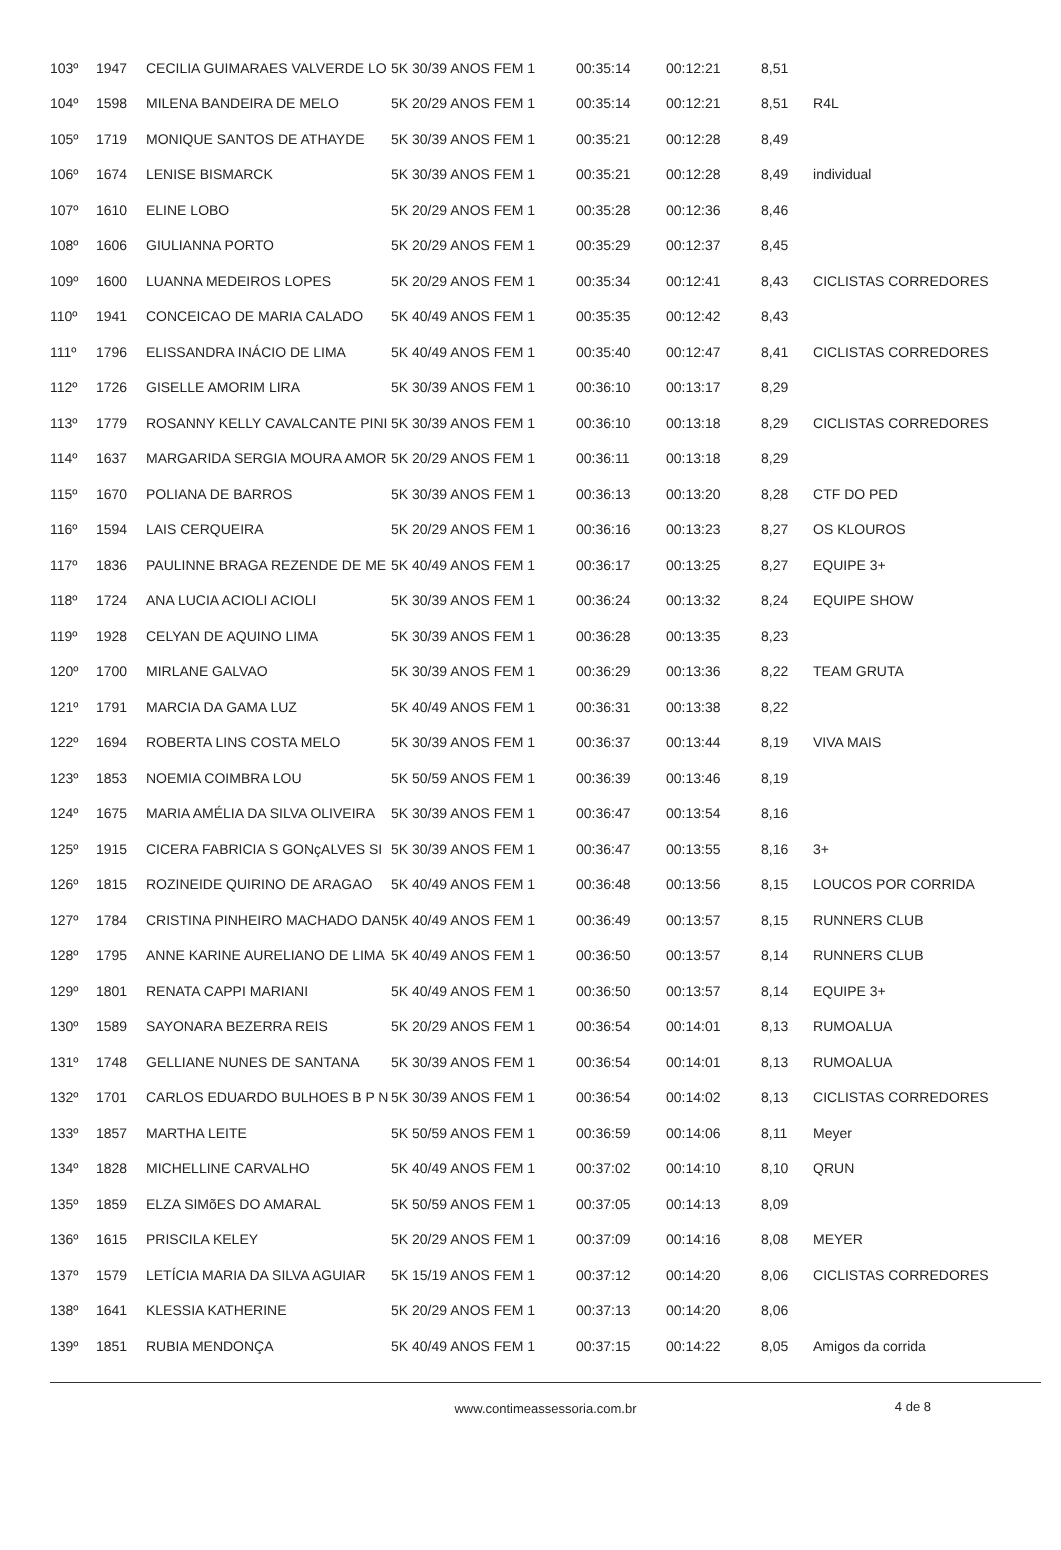| 103º | 1947 | CECILIA GUIMARAES VALVERDE LO | 5K 30/39 ANOS FEM 1 | 00:35:14 | 00:12:21 | 8,51 | |
| 104º | 1598 | MILENA BANDEIRA DE MELO | 5K 20/29 ANOS FEM 1 | 00:35:14 | 00:12:21 | 8,51 | R4L |
| 105º | 1719 | MONIQUE SANTOS DE ATHAYDE | 5K 30/39 ANOS FEM 1 | 00:35:21 | 00:12:28 | 8,49 | |
| 106º | 1674 | LENISE BISMARCK | 5K 30/39 ANOS FEM 1 | 00:35:21 | 00:12:28 | 8,49 | individual |
| 107º | 1610 | ELINE LOBO | 5K 20/29 ANOS FEM 1 | 00:35:28 | 00:12:36 | 8,46 | |
| 108º | 1606 | GIULIANNA PORTO | 5K 20/29 ANOS FEM 1 | 00:35:29 | 00:12:37 | 8,45 | |
| 109º | 1600 | LUANNA MEDEIROS LOPES | 5K 20/29 ANOS FEM 1 | 00:35:34 | 00:12:41 | 8,43 | CICLISTAS CORREDORES |
| 110º | 1941 | CONCEICAO DE MARIA CALADO | 5K 40/49 ANOS FEM 1 | 00:35:35 | 00:12:42 | 8,43 | |
| 111º | 1796 | ELISSANDRA INÁCIO DE LIMA | 5K 40/49 ANOS FEM 1 | 00:35:40 | 00:12:47 | 8,41 | CICLISTAS CORREDORES |
| 112º | 1726 | GISELLE AMORIM LIRA | 5K 30/39 ANOS FEM 1 | 00:36:10 | 00:13:17 | 8,29 | |
| 113º | 1779 | ROSANNY KELLY CAVALCANTE PINI | 5K 30/39 ANOS FEM 1 | 00:36:10 | 00:13:18 | 8,29 | CICLISTAS CORREDORES |
| 114º | 1637 | MARGARIDA SERGIA MOURA AMOR | 5K 20/29 ANOS FEM 1 | 00:36:11 | 00:13:18 | 8,29 | |
| 115º | 1670 | POLIANA DE BARROS | 5K 30/39 ANOS FEM 1 | 00:36:13 | 00:13:20 | 8,28 | CTF DO PED |
| 116º | 1594 | LAIS CERQUEIRA | 5K 20/29 ANOS FEM 1 | 00:36:16 | 00:13:23 | 8,27 | OS KLOUROS |
| 117º | 1836 | PAULINNE BRAGA REZENDE DE ME | 5K 40/49 ANOS FEM 1 | 00:36:17 | 00:13:25 | 8,27 | EQUIPE 3+ |
| 118º | 1724 | ANA LUCIA ACIOLI ACIOLI | 5K 30/39 ANOS FEM 1 | 00:36:24 | 00:13:32 | 8,24 | EQUIPE SHOW |
| 119º | 1928 | CELYAN DE AQUINO LIMA | 5K 30/39 ANOS FEM 1 | 00:36:28 | 00:13:35 | 8,23 | |
| 120º | 1700 | MIRLANE GALVAO | 5K 30/39 ANOS FEM 1 | 00:36:29 | 00:13:36 | 8,22 | TEAM GRUTA |
| 121º | 1791 | MARCIA DA GAMA LUZ | 5K 40/49 ANOS FEM 1 | 00:36:31 | 00:13:38 | 8,22 | |
| 122º | 1694 | ROBERTA LINS COSTA MELO | 5K 30/39 ANOS FEM 1 | 00:36:37 | 00:13:44 | 8,19 | VIVA MAIS |
| 123º | 1853 | NOEMIA COIMBRA LOU | 5K 50/59 ANOS FEM 1 | 00:36:39 | 00:13:46 | 8,19 | |
| 124º | 1675 | MARIA AMÉLIA DA SILVA OLIVEIRA | 5K 30/39 ANOS FEM 1 | 00:36:47 | 00:13:54 | 8,16 | |
| 125º | 1915 | CICERA FABRICIA S GONçALVES SI | 5K 30/39 ANOS FEM 1 | 00:36:47 | 00:13:55 | 8,16 | 3+ |
| 126º | 1815 | ROZINEIDE QUIRINO DE ARAGAO | 5K 40/49 ANOS FEM 1 | 00:36:48 | 00:13:56 | 8,15 | LOUCOS POR CORRIDA |
| 127º | 1784 | CRISTINA PINHEIRO MACHADO DAN | 5K 40/49 ANOS FEM 1 | 00:36:49 | 00:13:57 | 8,15 | RUNNERS CLUB |
| 128º | 1795 | ANNE KARINE AURELIANO DE LIMA | 5K 40/49 ANOS FEM 1 | 00:36:50 | 00:13:57 | 8,14 | RUNNERS CLUB |
| 129º | 1801 | RENATA CAPPI MARIANI | 5K 40/49 ANOS FEM 1 | 00:36:50 | 00:13:57 | 8,14 | EQUIPE 3+ |
| 130º | 1589 | SAYONARA BEZERRA REIS | 5K 20/29 ANOS FEM 1 | 00:36:54 | 00:14:01 | 8,13 | RUMOALUA |
| 131º | 1748 | GELLIANE NUNES DE SANTANA | 5K 30/39 ANOS FEM 1 | 00:36:54 | 00:14:01 | 8,13 | RUMOALUA |
| 132º | 1701 | CARLOS EDUARDO BULHOES B P N | 5K 30/39 ANOS FEM 1 | 00:36:54 | 00:14:02 | 8,13 | CICLISTAS CORREDORES |
| 133º | 1857 | MARTHA LEITE | 5K 50/59 ANOS FEM 1 | 00:36:59 | 00:14:06 | 8,11 | Meyer |
| 134º | 1828 | MICHELLINE CARVALHO | 5K 40/49 ANOS FEM 1 | 00:37:02 | 00:14:10 | 8,10 | QRUN |
| 135º | 1859 | ELZA SIMõES DO AMARAL | 5K 50/59 ANOS FEM 1 | 00:37:05 | 00:14:13 | 8,09 | |
| 136º | 1615 | PRISCILA KELEY | 5K 20/29 ANOS FEM 1 | 00:37:09 | 00:14:16 | 8,08 | MEYER |
| 137º | 1579 | LETÍCIA MARIA DA SILVA AGUIAR | 5K 15/19 ANOS FEM 1 | 00:37:12 | 00:14:20 | 8,06 | CICLISTAS CORREDORES |
| 138º | 1641 | KLESSIA KATHERINE | 5K 20/29 ANOS FEM 1 | 00:37:13 | 00:14:20 | 8,06 | |
| 139º | 1851 | RUBIA MENDONÇA | 5K 40/49 ANOS FEM 1 | 00:37:15 | 00:14:22 | 8,05 | Amigos da corrida |
www.contimeassessoria.com.br
4 de 8